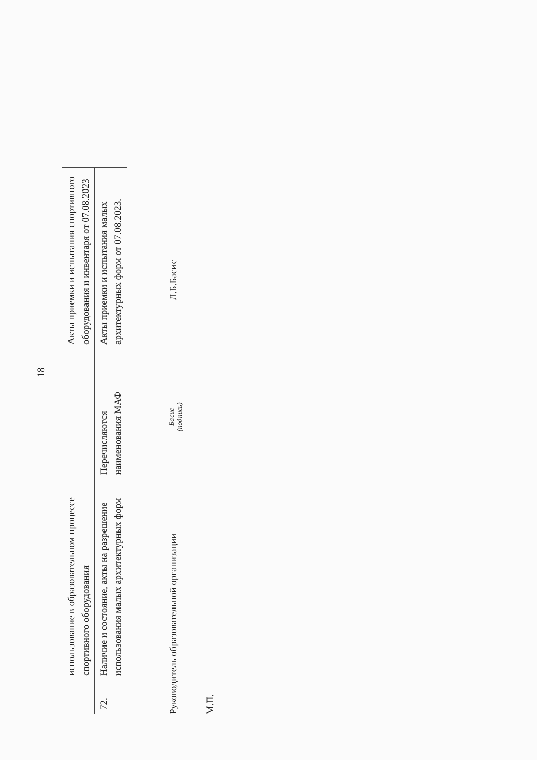18
| | использование в образовательном процессе спортивного оборудования | | Акты приемки и испытания спортивного оборудования и инвентаря от 07.08.2023 |
| 72. | Наличие и состояние, акты на разрешение использования малых архитектурных форм | Перечисляются наименования МАФ | Акты приемки и испытания малых архитектурных форм от 07.08.2023. |
Руководитель образовательной организации
Басис
(подпись)
Л.Б.Басис
М.П.